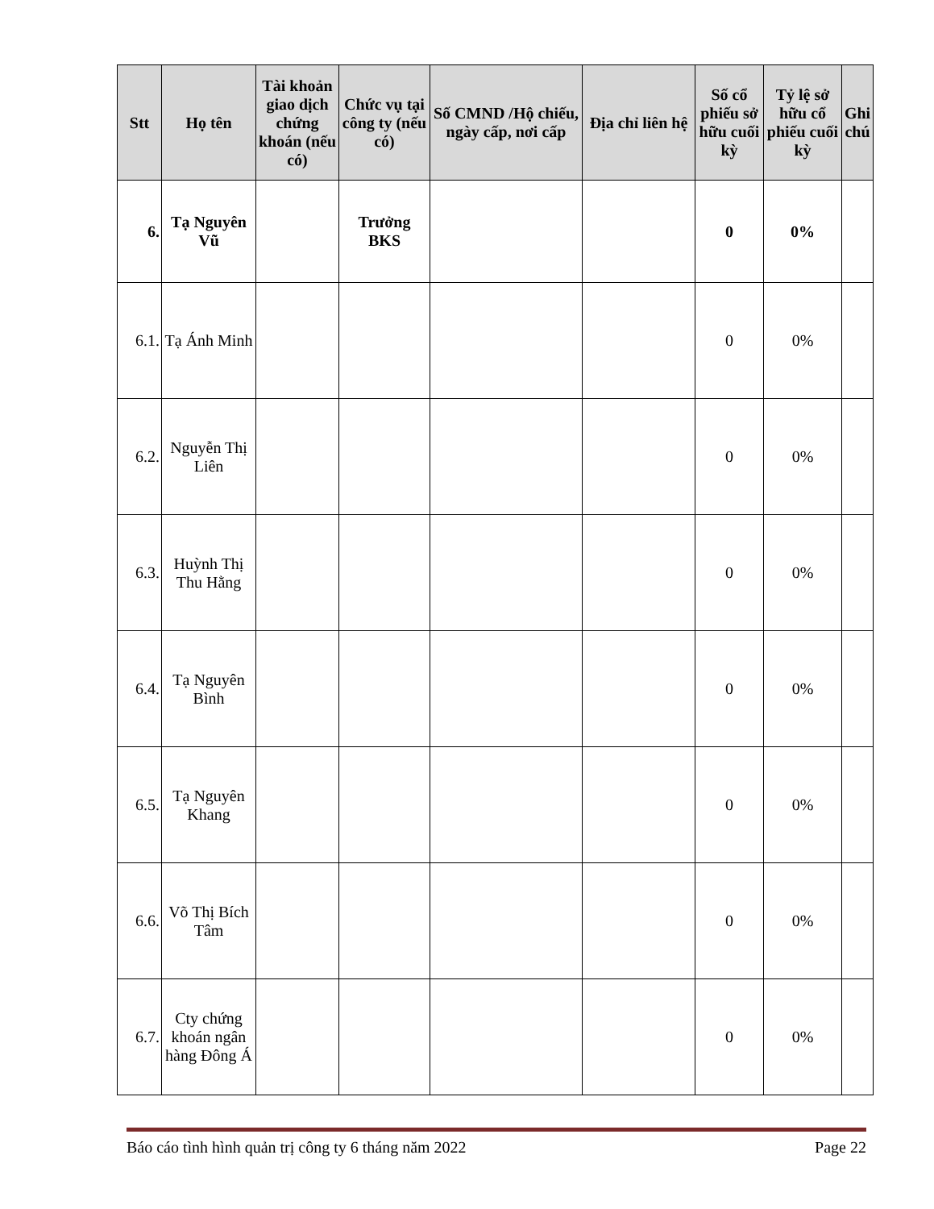| Stt | Họ tên | Tài khoản giao dịch chứng khoán (nếu có) | Chức vụ tại công ty (nếu có) | Số CMND /Hộ chiếu, ngày cấp, nơi cấp | Địa chỉ liên hệ | Số cổ phiếu sở hữu cuối kỳ | Tỷ lệ sở hữu cổ phiếu cuối kỳ | Ghi chú |
| --- | --- | --- | --- | --- | --- | --- | --- | --- |
| 6. | Tạ Nguyên Vũ | | Trưởng BKS | | | 0 | 0% | |
| 6.1. | Tạ Ánh Minh | | | | | 0 | 0% | |
| 6.2. | Nguyễn Thị Liên | | | | | 0 | 0% | |
| 6.3. | Huỳnh Thị Thu Hằng | | | | | 0 | 0% | |
| 6.4. | Tạ Nguyên Bình | | | | | 0 | 0% | |
| 6.5. | Tạ Nguyên Khang | | | | | 0 | 0% | |
| 6.6. | Võ Thị Bích Tâm | | | | | 0 | 0% | |
| 6.7. | Cty chứng khoán ngân hàng Đông Á | | | | | 0 | 0% | |
Báo cáo tình hình quản trị công ty 6 tháng năm 2022 Page 22